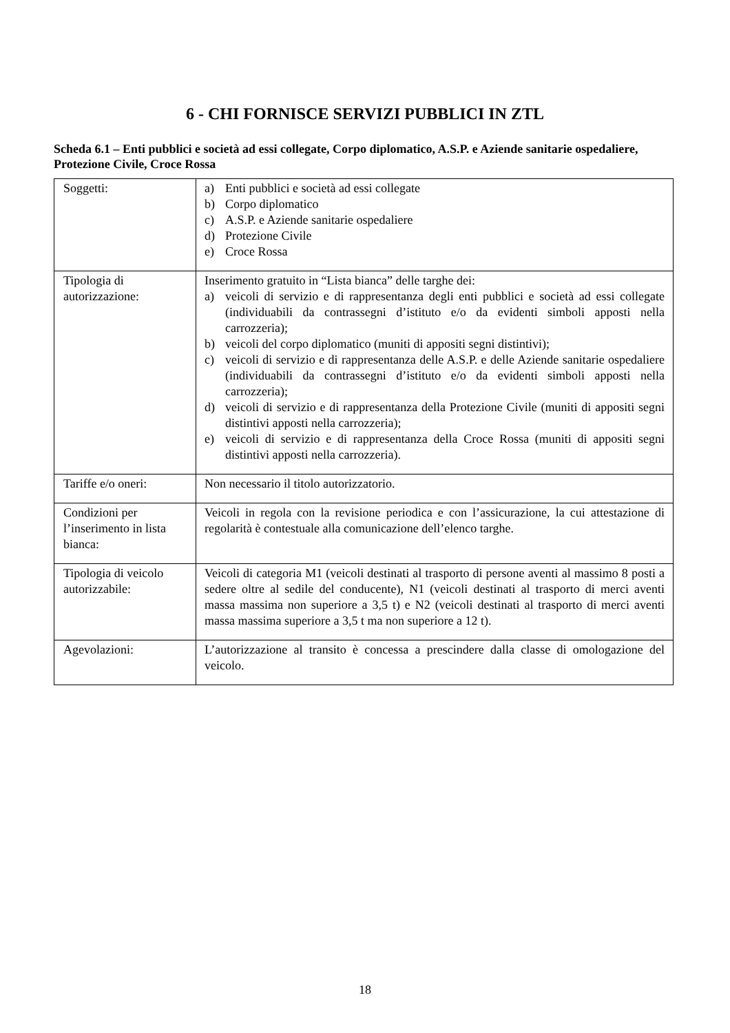6 - CHI FORNISCE SERVIZI PUBBLICI IN ZTL
Scheda 6.1 – Enti pubblici e società ad essi collegate, Corpo diplomatico, A.S.P. e Aziende sanitarie ospedaliere, Protezione Civile, Croce Rossa
| Soggetti: | a) Enti pubblici e società ad essi collegate b) Corpo diplomatico c) A.S.P. e Aziende sanitarie ospedaliere d) Protezione Civile e) Croce Rossa |
| Tipologia di autorizzazione: | Inserimento gratuito in “Lista bianca” delle targhe dei: a) veicoli di servizio e di rappresentanza degli enti pubblici e società ad essi collegate (individuabili da contrassegni d’istituto e/o da evidenti simboli apposti nella carrozzeria); b) veicoli del corpo diplomatico (muniti di appositi segni distintivi); c) veicoli di servizio e di rappresentanza delle A.S.P. e delle Aziende sanitarie ospedaliere (individuabili da contrassegni d’istituto e/o da evidenti simboli apposti nella carrozzeria); d) veicoli di servizio e di rappresentanza della Protezione Civile (muniti di appositi segni distintivi apposti nella carrozzeria); e) veicoli di servizio e di rappresentanza della Croce Rossa (muniti di appositi segni distintivi apposti nella carrozzeria). |
| Tariffe e/o oneri: | Non necessario il titolo autorizzatorio. |
| Condizioni per l’inserimento in lista bianca: | Veicoli in regola con la revisione periodica e con l’assicurazione, la cui attestazione di regolarità è contestuale alla comunicazione dell’elenco targhe. |
| Tipologia di veicolo autorizzabile: | Veicoli di categoria M1 (veicoli destinati al trasporto di persone aventi al massimo 8 posti a sedere oltre al sedile del conducente), N1 (veicoli destinati al trasporto di merci aventi massa massima non superiore a 3,5 t) e N2 (veicoli destinati al trasporto di merci aventi massa massima superiore a 3,5 t ma non superiore a 12 t). |
| Agevolazioni: | L’autorizzazione al transito è concessa a prescindere dalla classe di omologazione del veicolo. |
18